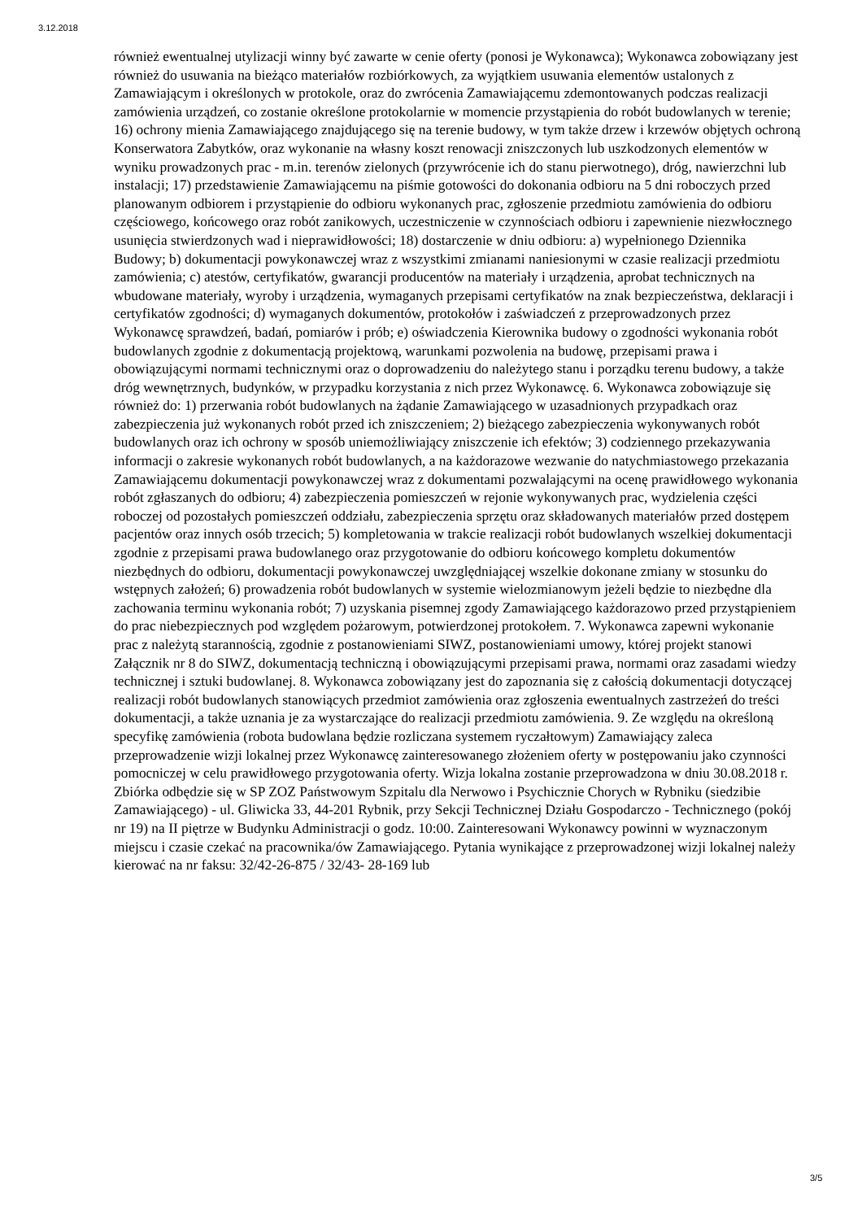3.12.2018
również ewentualnej utylizacji winny być zawarte w cenie oferty (ponosi je Wykonawca); Wykonawca zobowiązany jest również do usuwania na bieżąco materiałów rozbiórkowych, za wyjątkiem usuwania elementów ustalonych z Zamawiającym i określonych w protokole, oraz do zwrócenia Zamawiającemu zdemontowanych podczas realizacji zamówienia urządzeń, co zostanie określone protokolarnie w momencie przystąpienia do robót budowlanych w terenie; 16) ochrony mienia Zamawiającego znajdującego się na terenie budowy, w tym także drzew i krzewów objętych ochroną Konserwatora Zabytków, oraz wykonanie na własny koszt renowacji zniszczonych lub uszkodzonych elementów w wyniku prowadzonych prac - m.in. terenów zielonych (przywrócenie ich do stanu pierwotnego), dróg, nawierzchni lub instalacji; 17) przedstawienie Zamawiającemu na piśmie gotowości do dokonania odbioru na 5 dni roboczych przed planowanym odbiorem i przystąpienie do odbioru wykonanych prac, zgłoszenie przedmiotu zamówienia do odbioru częściowego, końcowego oraz robót zanikowych, uczestniczenie w czynnościach odbioru i zapewnienie niezwłocznego usunięcia stwierdzonych wad i nieprawidłowości; 18) dostarczenie w dniu odbioru: a) wypełnionego Dziennika Budowy; b) dokumentacji powykonawczej wraz z wszystkimi zmianami naniesionymi w czasie realizacji przedmiotu zamówienia; c) atestów, certyfikatów, gwarancji producentów na materiały i urządzenia, aprobat technicznych na wbudowane materiały, wyroby i urządzenia, wymaganych przepisami certyfikatów na znak bezpieczeństwa, deklaracji i certyfikatów zgodności; d) wymaganych dokumentów, protokołów i zaświadczeń z przeprowadzonych przez Wykonawcę sprawdzeń, badań, pomiarów i prób; e) oświadczenia Kierownika budowy o zgodności wykonania robót budowlanych zgodnie z dokumentacją projektową, warunkami pozwolenia na budowę, przepisami prawa i obowiązującymi normami technicznymi oraz o doprowadzeniu do należytego stanu i porządku terenu budowy, a także dróg wewnętrznych, budynków, w przypadku korzystania z nich przez Wykonawcę. 6. Wykonawca zobowiązuje się również do: 1) przerwania robót budowlanych na żądanie Zamawiającego w uzasadnionych przypadkach oraz zabezpieczenia już wykonanych robót przed ich zniszczeniem; 2) bieżącego zabezpieczenia wykonywanych robót budowlanych oraz ich ochrony w sposób uniemożliwiający zniszczenie ich efektów; 3) codziennego przekazywania informacji o zakresie wykonanych robót budowlanych, a na każdorazowe wezwanie do natychmiastowego przekazania Zamawiającemu dokumentacji powykonawczej wraz z dokumentami pozwalającymi na ocenę prawidłowego wykonania robót zgłaszanych do odbioru; 4) zabezpieczenia pomieszczeń w rejonie wykonywanych prac, wydzielenia części roboczej od pozostałych pomieszczeń oddziału, zabezpieczenia sprzętu oraz składowanych materiałów przed dostępem pacjentów oraz innych osób trzecich; 5) kompletowania w trakcie realizacji robót budowlanych wszelkiej dokumentacji zgodnie z przepisami prawa budowlanego oraz przygotowanie do odbioru końcowego kompletu dokumentów niezbędnych do odbioru, dokumentacji powykonawczej uwzględniającej wszelkie dokonane zmiany w stosunku do wstępnych założeń; 6) prowadzenia robót budowlanych w systemie wielozmianowym jeżeli będzie to niezbędne dla zachowania terminu wykonania robót; 7) uzyskania pisemnej zgody Zamawiającego każdorazowo przed przystąpieniem do prac niebezpiecznych pod względem pożarowym, potwierdzonej protokołem. 7. Wykonawca zapewni wykonanie prac z należytą starannością, zgodnie z postanowieniami SIWZ, postanowieniami umowy, której projekt stanowi Załącznik nr 8 do SIWZ, dokumentacją techniczną i obowiązującymi przepisami prawa, normami oraz zasadami wiedzy technicznej i sztuki budowlanej. 8. Wykonawca zobowiązany jest do zapoznania się z całością dokumentacji dotyczącej realizacji robót budowlanych stanowiących przedmiot zamówienia oraz zgłoszenia ewentualnych zastrzeżeń do treści dokumentacji, a także uznania je za wystarczające do realizacji przedmiotu zamówienia. 9. Ze względu na określoną specyfikę zamówienia (robota budowlana będzie rozliczana systemem ryczałtowym) Zamawiający zaleca przeprowadzenie wizji lokalnej przez Wykonawcę zainteresowanego złożeniem oferty w postępowaniu jako czynności pomocniczej w celu prawidłowego przygotowania oferty. Wizja lokalna zostanie przeprowadzona w dniu 30.08.2018 r. Zbiórka odbędzie się w SP ZOZ Państwowym Szpitalu dla Nerwowo i Psychicznie Chorych w Rybniku (siedzibie Zamawiającego) - ul. Gliwicka 33, 44-201 Rybnik, przy Sekcji Technicznej Działu Gospodarczo - Technicznego (pokój nr 19) na II piętrze w Budynku Administracji o godz. 10:00. Zainteresowani Wykonawcy powinni w wyznaczonym miejscu i czasie czekać na pracownika/ów Zamawiającego. Pytania wynikające z przeprowadzonej wizji lokalnej należy kierować na nr faksu: 32/42-26-875 / 32/43- 28-169 lub
3/5